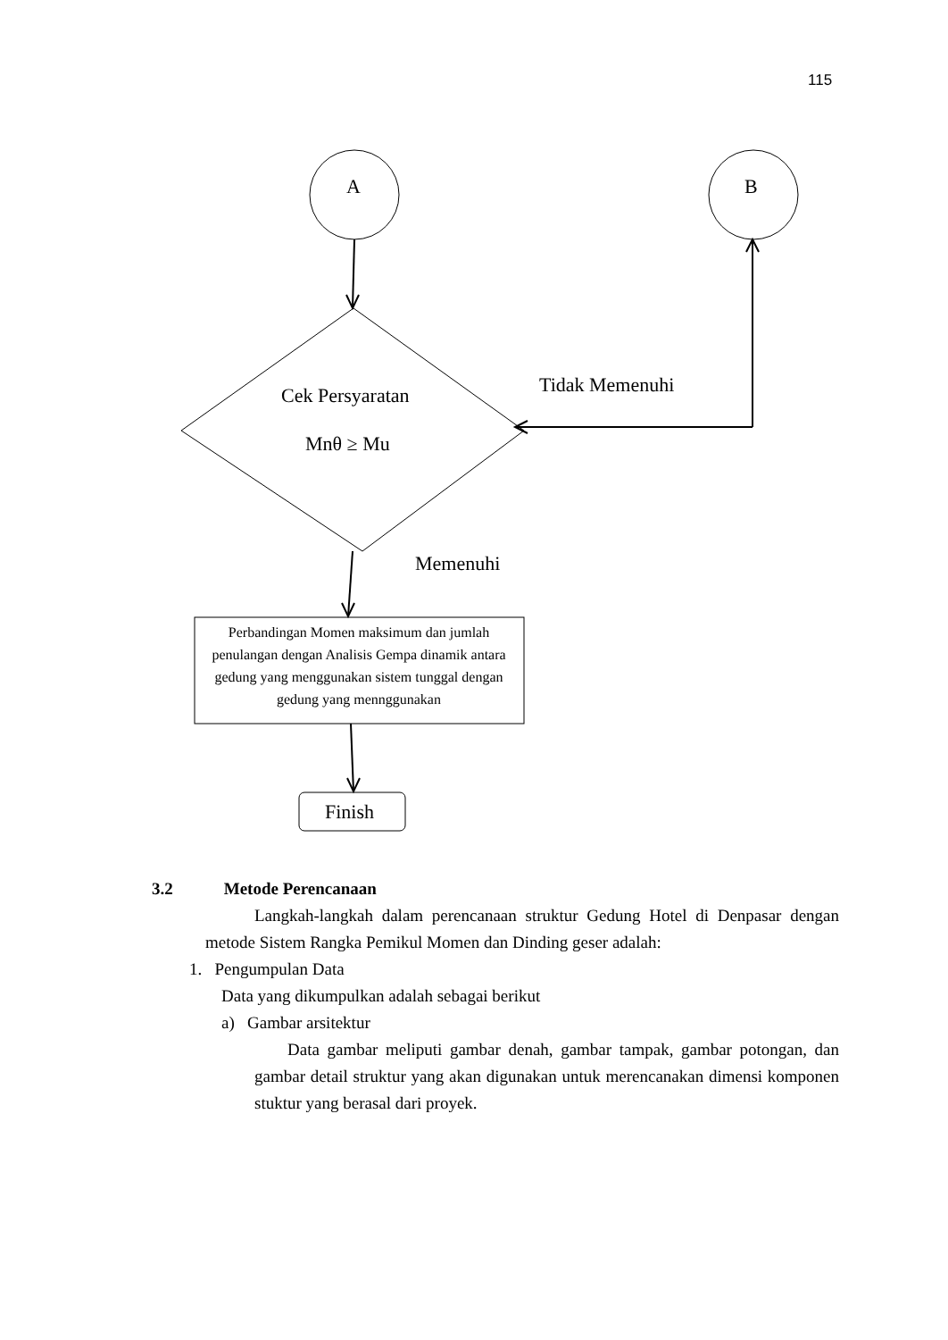115
A B
Cek Persyaratan
Mnθ ≥ Mu
Tidak Memenuhi
Memenuhi
Perbandingan Momen maksimum dan jumlah penulangan dengan Analisis Gempa dinamik antara gedung yang menggunakan sistem tunggal dengan gedung yang mennggunakan
Finish
3.2 Metode Perencanaan
Langkah-langkah dalam perencanaan struktur Gedung Hotel di Denpasar dengan metode Sistem Rangka Pemikul Momen dan Dinding geser adalah:
1. Pengumpulan Data
Data yang dikumpulkan adalah sebagai berikut
a) Gambar arsitektur
Data gambar meliputi gambar denah, gambar tampak, gambar potongan, dan gambar detail struktur yang akan digunakan untuk merencanakan dimensi komponen stuktur yang berasal dari proyek.